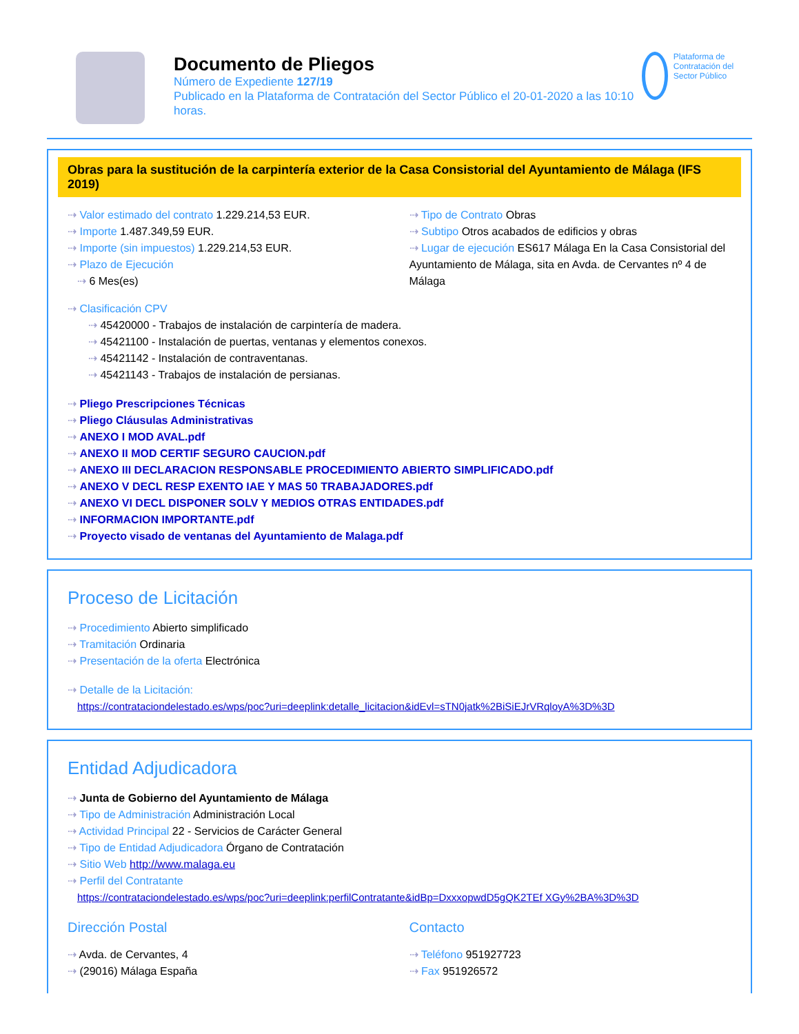Documento de Pliegos
Número de Expediente 127/19
Publicado en la Plataforma de Contratación del Sector Público el 20-01-2020 a las 10:10 horas.
Plataforma de Contratación del Sector Público
Obras para la sustitución de la carpintería exterior de la Casa Consistorial del Ayuntamiento de Málaga (IFS 2019)
⇢ Valor estimado del contrato 1.229.214,53 EUR.
⇢ Importe 1.487.349,59 EUR.
⇢ Importe (sin impuestos) 1.229.214,53 EUR.
⇢ Plazo de Ejecución
⇢ 6 Mes(es)
⇢ Tipo de Contrato Obras
⇢ Subtipo Otros acabados de edificios y obras
⇢ Lugar de ejecución ES617 Málaga En la Casa Consistorial del Ayuntamiento de Málaga, sita en Avda. de Cervantes nº 4 de Málaga
⇢ Clasificación CPV
⇢ 45420000 - Trabajos de instalación de carpintería de madera.
⇢ 45421100 - Instalación de puertas, ventanas y elementos conexos.
⇢ 45421142 - Instalación de contraventanas.
⇢ 45421143 - Trabajos de instalación de persianas.
⇢ Pliego Prescripciones Técnicas
⇢ Pliego Cláusulas Administrativas
⇢ ANEXO I MOD AVAL.pdf
⇢ ANEXO II MOD CERTIF SEGURO CAUCION.pdf
⇢ ANEXO III DECLARACION RESPONSABLE PROCEDIMIENTO ABIERTO SIMPLIFICADO.pdf
⇢ ANEXO V DECL RESP EXENTO IAE Y MAS 50 TRABAJADORES.pdf
⇢ ANEXO VI DECL DISPONER SOLV Y MEDIOS OTRAS ENTIDADES.pdf
⇢ INFORMACION IMPORTANTE.pdf
⇢ Proyecto visado de ventanas del Ayuntamiento de Malaga.pdf
Proceso de Licitación
⇢ Procedimiento Abierto simplificado
⇢ Tramitación Ordinaria
⇢ Presentación de la oferta Electrónica
⇢ Detalle de la Licitación:
https://contrataciondelestado.es/wps/poc?uri=deeplink:detalle_licitacion&idEvl=sTN0jatk%2BiSiEJrVRqloyA%3D%3D
Entidad Adjudicadora
⇢ Junta de Gobierno del Ayuntamiento de Málaga
⇢ Tipo de Administración Administración Local
⇢ Actividad Principal 22 - Servicios de Carácter General
⇢ Tipo de Entidad Adjudicadora Órgano de Contratación
⇢ Sitio Web http://www.malaga.eu
⇢ Perfil del Contratante
https://contrataciondelestado.es/wps/poc?uri=deeplink:perfilContratante&idBp=DxxxopwdD5gQK2TEf XGy%2BA%3D%3D
Dirección Postal
⇢ Avda. de Cervantes, 4
⇢ (29016) Málaga España
Contacto
⇢ Teléfono 951927723
⇢ Fax 951926572